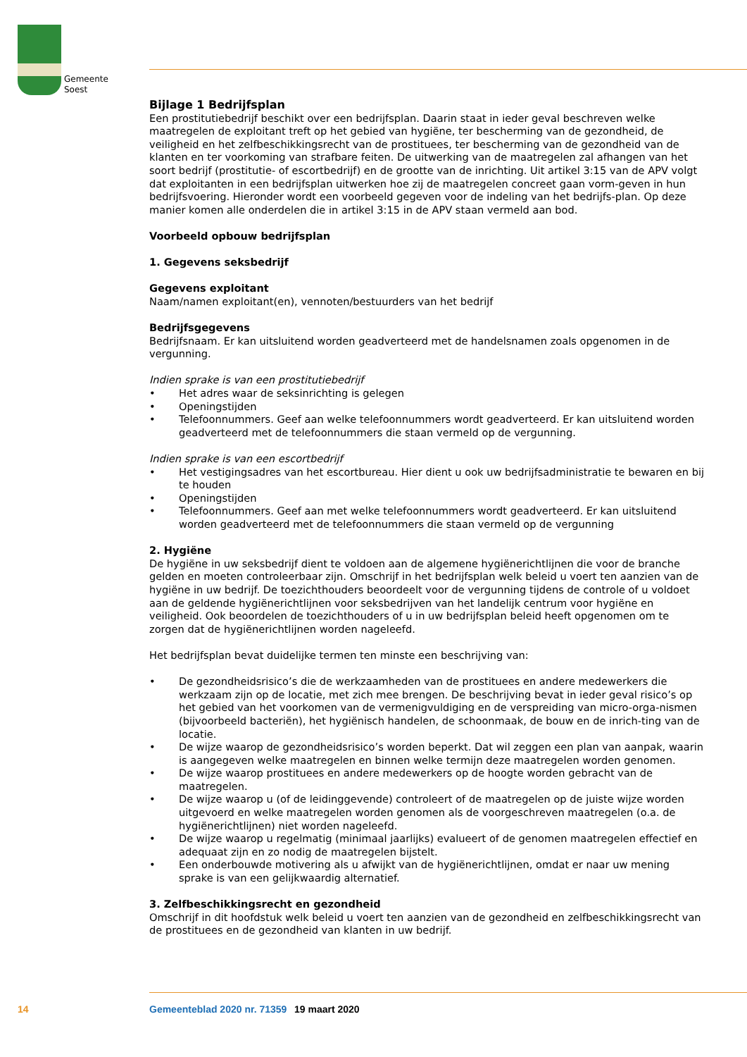Gemeente
Soest
Bijlage 1 Bedrijfsplan
Een prostitutiebedrijf beschikt over een bedrijfsplan. Daarin staat in ieder geval beschreven welke maatregelen de exploitant treft op het gebied van hygiëne, ter bescherming van de gezondheid, de veiligheid en het zelfbeschikkingsrecht van de prostituees, ter bescherming van de gezondheid van de klanten en ter voorkoming van strafbare feiten. De uitwerking van de maatregelen zal afhangen van het soort bedrijf (prostitutie- of escortbedrijf) en de grootte van de inrichting. Uit artikel 3:15 van de APV volgt dat exploitanten in een bedrijfsplan uitwerken hoe zij de maatregelen concreet gaan vorm-geven in hun bedrijfsvoering. Hieronder wordt een voorbeeld gegeven voor de indeling van het bedrijfs-plan. Op deze manier komen alle onderdelen die in artikel 3:15 in de APV staan vermeld aan bod.
Voorbeeld opbouw bedrijfsplan
1. Gegevens seksbedrijf
Gegevens exploitant
Naam/namen exploitant(en), vennoten/bestuurders van het bedrijf
Bedrijfsgegevens
Bedrijfsnaam. Er kan uitsluitend worden geadverteerd met de handelsnamen zoals opgenomen in de vergunning.
Indien sprake is van een prostitutiebedrijf
• Het adres waar de seksinrichting is gelegen
• Openingstijden
• Telefoonnummers. Geef aan welke telefoonnummers wordt geadverteerd. Er kan uitsluitend worden geadverteerd met de telefoonnummers die staan vermeld op de vergunning.
Indien sprake is van een escortbedrijf
• Het vestigingsadres van het escortbureau. Hier dient u ook uw bedrijfsadministratie te bewaren en bij te houden
• Openingstijden
• Telefoonnummers. Geef aan met welke telefoonnummers wordt geadverteerd. Er kan uitsluitend worden geadverteerd met de telefoonnummers die staan vermeld op de vergunning
2. Hygiëne
De hygiëne in uw seksbedrijf dient te voldoen aan de algemene hygiënerichtlijnen die voor de branche gelden en moeten controleerbaar zijn. Omschrijf in het bedrijfsplan welk beleid u voert ten aanzien van de hygiëne in uw bedrijf. De toezichthouders beoordeelt voor de vergunning tijdens de controle of u voldoet aan de geldende hygiënerichtlijnen voor seksbedrijven van het landelijk centrum voor hygiëne en veiligheid. Ook beoordelen de toezichthouders of u in uw bedrijfsplan beleid heeft opgenomen om te zorgen dat de hygiënerichtlijnen worden nageleefd.
Het bedrijfsplan bevat duidelijke termen ten minste een beschrijving van:
• De gezondheidsrisico’s die de werkzaamheden van de prostituees en andere medewerkers die werkzaam zijn op de locatie, met zich mee brengen. De beschrijving bevat in ieder geval risico’s op het gebied van het voorkomen van de vermenigvuldiging en de verspreiding van micro-orga-nismen (bijvoorbeeld bacteriën), het hygiënisch handelen, de schoonmaak, de bouw en de inrich-ting van de locatie.
• De wijze waarop de gezondheidsrisico’s worden beperkt. Dat wil zeggen een plan van aanpak, waarin is aangegeven welke maatregelen en binnen welke termijn deze maatregelen worden genomen.
• De wijze waarop prostituees en andere medewerkers op de hoogte worden gebracht van de maatregelen.
• De wijze waarop u (of de leidinggevende) controleert of de maatregelen op de juiste wijze worden uitgevoerd en welke maatregelen worden genomen als de voorgeschreven maatregelen (o.a. de hygiënerichtlijnen) niet worden nageleefd.
• De wijze waarop u regelmatig (minimaal jaarlijks) evalueert of de genomen maatregelen effectief en adequaat zijn en zo nodig de maatregelen bijstelt.
• Een onderbouwde motivering als u afwijkt van de hygiënerichtlijnen, omdat er naar uw mening sprake is van een gelijkwaardig alternatief.
3. Zelfbeschikkingsrecht en gezondheid
Omschrijf in dit hoofdstuk welk beleid u voert ten aanzien van de gezondheid en zelfbeschikkingsrecht van de prostituees en de gezondheid van klanten in uw bedrijf.
14 Gemeenteblad 2020 nr. 71359 19 maart 2020